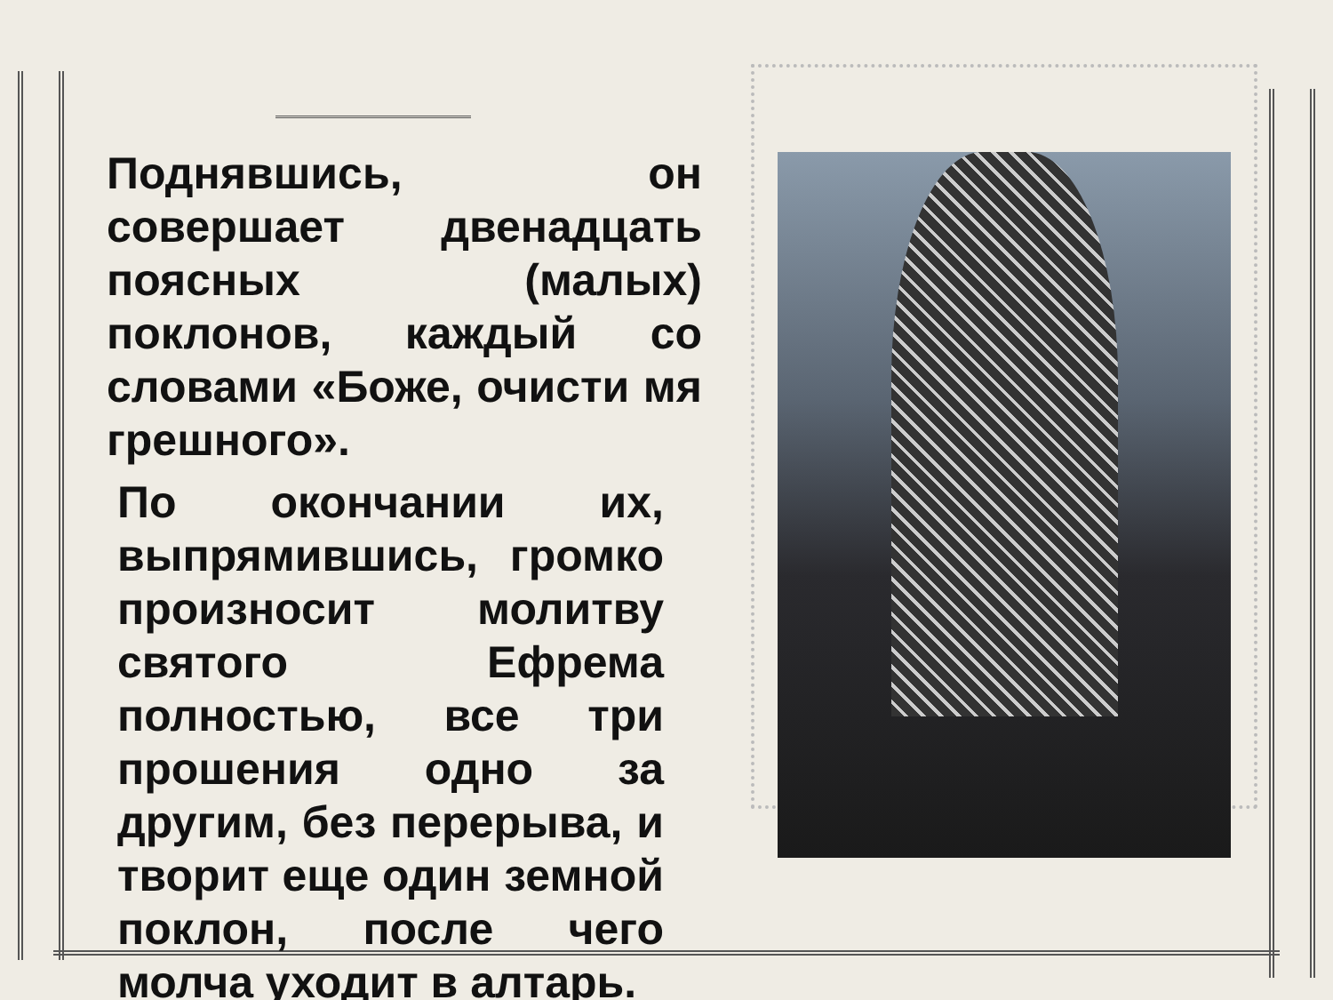Поднявшись, он совершает двенадцать поясных (малых) поклонов, каждый со словами «Боже, очисти мя грешного».
По окончании их, выпрямившись, громко произносит молитву святого Ефрема полностью, все три прошения одно за другим, без перерыва, и творит еще один земной поклон, после чего молча уходит в алтарь.